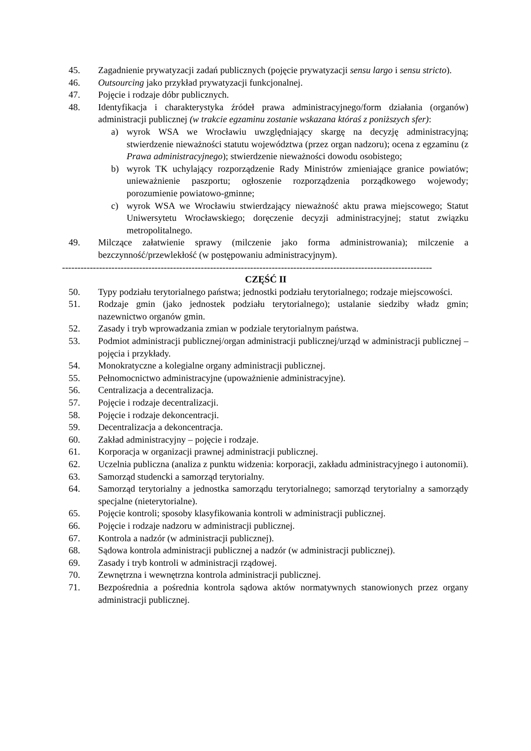45. Zagadnienie prywatyzacji zadań publicznych (pojęcie prywatyzacji sensu largo i sensu stricto).
46. Outsourcing jako przykład prywatyzacji funkcjonalnej.
47. Pojęcie i rodzaje dóbr publicznych.
48. Identyfikacja i charakterystyka źródeł prawa administracyjnego/form działania (organów) administracji publicznej (w trakcie egzaminu zostanie wskazana któraś z poniższych sfer):
a) wyrok WSA we Wrocławiu uwzględniający skargę na decyzję administracyjną; stwierdzenie nieważności statutu województwa (przez organ nadzoru); ocena z egzaminu (z Prawa administracyjnego); stwierdzenie nieważności dowodu osobistego;
b) wyrok TK uchylający rozporządzenie Rady Ministrów zmieniające granice powiatów; unieważnienie paszportu; ogłoszenie rozporządzenia porządkowego wojewody; porozumienie powiatowo-gminne;
c) wyrok WSA we Wrocławiu stwierdzający nieważność aktu prawa miejscowego; Statut Uniwersytetu Wrocławskiego; doręczenie decyzji administracyjnej; statut związku metropolitalnego.
49. Milczące załatwienie sprawy (milczenie jako forma administrowania); milczenie a bezczynność/przewlekłość (w postępowaniu administracyjnym).
------------------------------------------------------------------------------------------------------------------------
CZĘŚĆ II
50. Typy podziału terytorialnego państwa; jednostki podziału terytorialnego; rodzaje miejscowości.
51. Rodzaje gmin (jako jednostek podziału terytorialnego); ustalanie siedziby władz gmin; nazewnictwo organów gmin.
52. Zasady i tryb wprowadzania zmian w podziale terytorialnym państwa.
53. Podmiot administracji publicznej/organ administracji publicznej/urząd w administracji publicznej – pojęcia i przykłady.
54. Monokratyczne a kolegialne organy administracji publicznej.
55. Pełnomocnictwo administracyjne (upoważnienie administracyjne).
56. Centralizacja a decentralizacja.
57. Pojęcie i rodzaje decentralizacji.
58. Pojęcie i rodzaje dekoncentracji.
59. Decentralizacja a dekoncentracja.
60. Zakład administracyjny – pojęcie i rodzaje.
61. Korporacja w organizacji prawnej administracji publicznej.
62. Uczelnia publiczna (analiza z punktu widzenia: korporacji, zakładu administracyjnego i autonomii).
63. Samorząd studencki a samorząd terytorialny.
64. Samorząd terytorialny a jednostka samorządu terytorialnego; samorząd terytorialny a samorządy specjalne (nieterytorialne).
65. Pojęcie kontroli; sposoby klasyfikowania kontroli w administracji publicznej.
66. Pojęcie i rodzaje nadzoru w administracji publicznej.
67. Kontrola a nadzór (w administracji publicznej).
68. Sądowa kontrola administracji publicznej a nadzór (w administracji publicznej).
69. Zasady i tryb kontroli w administracji rządowej.
70. Zewnętrzna i wewnętrzna kontrola administracji publicznej.
71. Bezpośrednia a pośrednia kontrola sądowa aktów normatywnych stanowionych przez organy administracji publicznej.